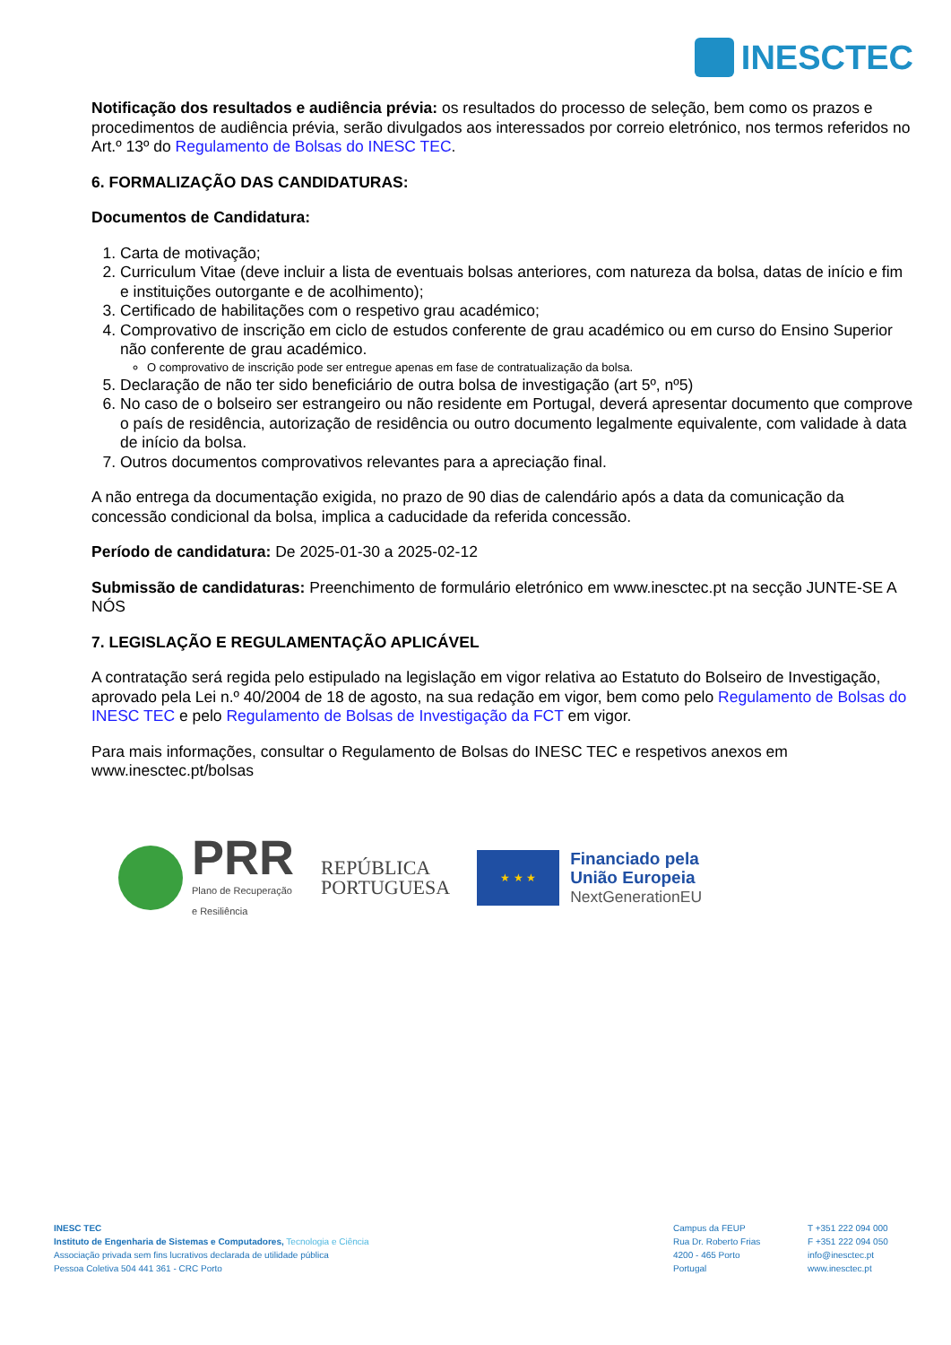INESCTEC
Notificação dos resultados e audiência prévia: os resultados do processo de seleção, bem como os prazos e procedimentos de audiência prévia, serão divulgados aos interessados por correio eletrónico, nos termos referidos no Art.º 13º do Regulamento de Bolsas do INESC TEC.
6. FORMALIZAÇÃO DAS CANDIDATURAS:
Documentos de Candidatura:
1. Carta de motivação;
2. Curriculum Vitae (deve incluir a lista de eventuais bolsas anteriores, com natureza da bolsa, datas de início e fim e instituições outorgante e de acolhimento);
3. Certificado de habilitações com o respetivo grau académico;
4. Comprovativo de inscrição em ciclo de estudos conferente de grau académico ou em curso do Ensino Superior não conferente de grau académico.
O comprovativo de inscrição pode ser entregue apenas em fase de contratualização da bolsa.
5. Declaração de não ter sido beneficiário de outra bolsa de investigação (art 5º, nº5)
6. No caso de o bolseiro ser estrangeiro ou não residente em Portugal, deverá apresentar documento que comprove o país de residência, autorização de residência ou outro documento legalmente equivalente, com validade à data de início da bolsa.
7. Outros documentos comprovativos relevantes para a apreciação final.
A não entrega da documentação exigida, no prazo de 90 dias de calendário após a data da comunicação da concessão condicional da bolsa, implica a caducidade da referida concessão.
Período de candidatura: De 2025-01-30 a 2025-02-12
Submissão de candidaturas: Preenchimento de formulário eletrónico em www.inesctec.pt na secção JUNTE-SE A NÓS
7. LEGISLAÇÃO E REGULAMENTAÇÃO APLICÁVEL
A contratação será regida pelo estipulado na legislação em vigor relativa ao Estatuto do Bolseiro de Investigação, aprovado pela Lei n.º 40/2004 de 18 de agosto, na sua redação em vigor, bem como pelo Regulamento de Bolsas do INESC TEC e pelo Regulamento de Bolsas de Investigação da FCT em vigor.
Para mais informações, consultar o Regulamento de Bolsas do INESC TEC e respetivos anexos em www.inesctec.pt/bolsas
PRR
Plano de Recuperação
e Resiliência
REPÚBLICA
PORTUGUESA
★ ★ ★
Financiado pela
União Europeia
NextGenerationEU
INESC TEC
Instituto de Engenharia de Sistemas e Computadores, Tecnologia e Ciência
Associação privada sem fins lucrativos declarada de utilidade pública
Pessoa Coletiva 504 441 361 - CRC Porto
Campus da FEUP
Rua Dr. Roberto Frias
4200 - 465 Porto
Portugal
T +351 222 094 000
F +351 222 094 050
info@inesctec.pt
www.inesctec.pt